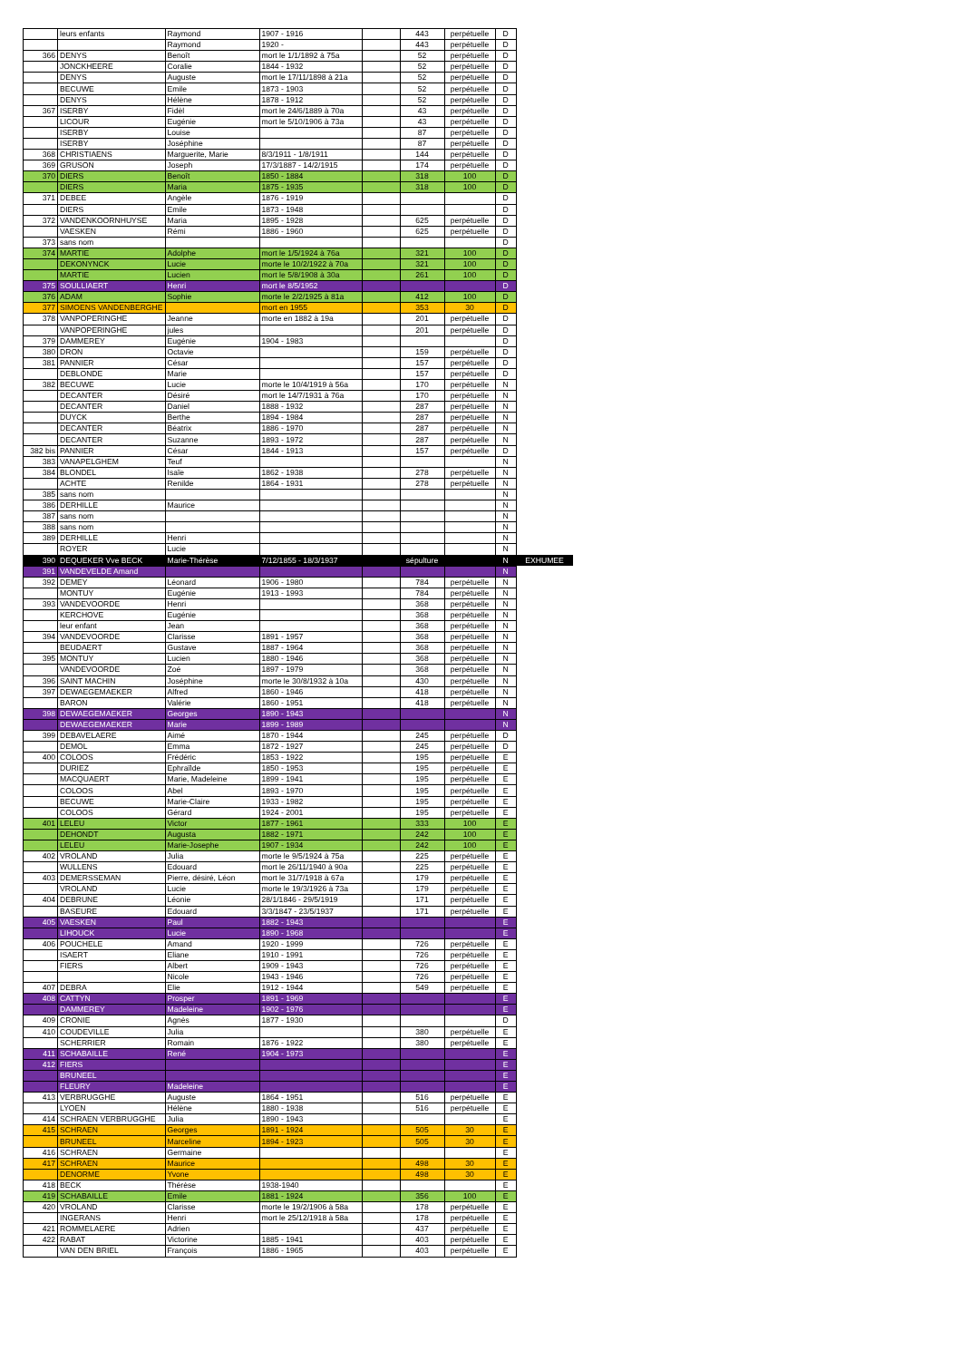| | leurs enfants | Raymond | 1907 - 1916 | | 443 | perpétuelle | D | |
| | | Raymond | 1920 - | | 443 | perpétuelle | D | |
| 366 | DENYS | Benoît | mort le 1/1/1892 à 75a | | 52 | perpétuelle | D | |
| | JONCKHEERE | Coralie | 1844 - 1932 | | 52 | perpétuelle | D | |
| | DENYS | Auguste | mort le 17/11/1898 à 21a | | 52 | perpétuelle | D | |
| | BECUWE | Emile | 1873 - 1903 | | 52 | perpétuelle | D | |
| | DENYS | Hélène | 1878 - 1912 | | 52 | perpétuelle | D | |
| 367 | ISERBY | Fidèl | mort le 24/6/1889 à 70a | | 43 | perpétuelle | D | |
| | LICOUR | Eugénie | mort le 5/10/1906 à 73a | | 43 | perpétuelle | D | |
| | ISERBY | Louise | | | 87 | perpétuelle | D | |
| | ISERBY | Joséphine | | | 87 | perpétuelle | D | |
| 368 | CHRISTIAENS | Marguerite, Marie | 8/3/1911 - 1/8/1911 | | 144 | perpétuelle | D | |
| 369 | GRUSON | Joseph | 17/3/1887 - 14/2/1915 | | 174 | perpétuelle | D | |
| 370 | DIERS | Benoît | 1850 - 1884 | | 318 | 100 | D | |
| | DIERS | Maria | 1875 - 1935 | | 318 | 100 | D | |
| 371 | DEBEE | Angèle | 1876 - 1919 | | | | D | |
| | DIERS | Emile | 1873 - 1948 | | | | D | |
| 372 | VANDENKOORNHUYSE | Maria | 1895 - 1928 | | 625 | perpétuelle | D | |
| | VAESKEN | Rémi | 1886 - 1960 | | 625 | perpétuelle | D | |
| 373 | sans nom | | | | | | D | |
| 374 | MARTIE | Adolphe | mort le 1/5/1924 à 76a | | 321 | 100 | D | |
| | DEKONYNCK | Lucie | morte le 10/2/1922 à 70a | | 321 | 100 | D | |
| | MARTIE | Lucien | mort le 5/8/1908 à 30a | | 261 | 100 | D | |
| 375 | SOULLIAERT | Henri | mort le 8/5/1952 | | | | D | |
| 376 | ADAM | Sophie | morte le 2/2/1925 à 81a | | 412 | 100 | D | |
| 377 | SIMOENS VANDENBERGHE | | mort en 1955 | | 353 | 30 | D | |
| 378 | VANPOPERINGHE | Jeanne | morte en 1882 à 19a | | 201 | perpétuelle | D | |
| | VANPOPERINGHE | jules | | | 201 | perpétuelle | D | |
| 379 | DAMMEREY | Eugénie | 1904 - 1983 | | | | D | |
| 380 | DRON | Octavie | | | 159 | perpétuelle | D | |
| 381 | PANNIER | César | | | 157 | perpétuelle | D | |
| | DEBLONDE | Marie | | | 157 | perpétuelle | D | |
| 382 | BECUWE | Lucie | morte le 10/4/1919 à 56a | | 170 | perpétuelle | N | |
| | DECANTER | Désiré | mort le 14/7/1931 à 76a | | 170 | perpétuelle | N | |
| | DECANTER | Daniel | 1888 - 1932 | | 287 | perpétuelle | N | |
| | DUYCK | Berthe | 1894 - 1984 | | 287 | perpétuelle | N | |
| | DECANTER | Béatrix | 1886 - 1970 | | 287 | perpétuelle | N | |
| | DECANTER | Suzanne | 1893 - 1972 | | 287 | perpétuelle | N | |
| 382 bis | PANNIER | César | 1844 - 1913 | | 157 | perpétuelle | D | |
| 383 | VANAPELGHEM | Teuf | | | | | N | |
| 384 | BLONDEL | Isaïe | 1862 - 1938 | | 278 | perpétuelle | N | |
| | ACHTE | Renilde | 1864 - 1931 | | 278 | perpétuelle | N | |
| 385 | sans nom | | | | | | N | |
| 386 | DERHILLE | Maurice | | | | | N | |
| 387 | sans nom | | | | | | N | |
| 388 | sans nom | | | | | | N | |
| 389 | DERHILLE | Henri | | | | | N | |
| | ROYER | Lucie | | | | | N | |
| 390 | DEQUEKER Vve BECK | Marie-Thérèse | 7/12/1855 - 18/3/1937 | | sépulture | | N | EXHUMEE |
| 391 | VANDEVELDE Amand | | | | | | N | |
| 392 | DEMEY | Léonard | 1906 - 1980 | | 784 | perpétuelle | N | |
| | MONTUY | Eugénie | 1913 - 1993 | | 784 | perpétuelle | N | |
| 393 | VANDEVOORDE | Henri | | | 368 | perpétuelle | N | |
| | KERCHOVE | Eugénie | | | 368 | perpétuelle | N | |
| | leur enfant | Jean | | | 368 | perpétuelle | N | |
| 394 | VANDEVOORDE | Clarisse | 1891 - 1957 | | 368 | perpétuelle | N | |
| | BEUDAERT | Gustave | 1887 - 1964 | | 368 | perpétuelle | N | |
| 395 | MONTUY | Lucien | 1880 - 1946 | | 368 | perpétuelle | N | |
| | VANDEVOORDE | Zoé | 1897 - 1979 | | 368 | perpétuelle | N | |
| 396 | SAINT MACHIN | Joséphine | morte le 30/8/1932 à 10a | | 430 | perpétuelle | N | |
| 397 | DEWAEGEMAEKER | Alfred | 1860 - 1946 | | 418 | perpétuelle | N | |
| | BARON | Valérie | 1860 - 1951 | | 418 | perpétuelle | N | |
| 398 | DEWAEGEMAEKER | Georges | 1890 - 1943 | | | | N | |
| | DEWAEGEMAEKER | Marie | 1899 - 1989 | | | | N | |
| 399 | DEBAVELAERE | Aimé | 1870 - 1944 | | 245 | perpétuelle | D | |
| | DEMOL | Emma | 1872 - 1927 | | 245 | perpétuelle | D | |
| 400 | COLOOS | Frédéric | 1853 - 1922 | | 195 | perpétuelle | E | |
| | DURIEZ | Ephraïlde | 1850 - 1953 | | 195 | perpétuelle | E | |
| | MACQUAERT | Marie, Madeleine | 1899 - 1941 | | 195 | perpétuelle | E | |
| | COLOOS | Abel | 1893 - 1970 | | 195 | perpétuelle | E | |
| | BECUWE | Marie-Claire | 1933 - 1982 | | 195 | perpétuelle | E | |
| | COLOOS | Gérard | 1924 - 2001 | | 195 | perpétuelle | E | |
| 401 | LELEU | Victor | 1877 - 1961 | | 333 | 100 | E | |
| | DEHONDT | Augusta | 1882 - 1971 | | 242 | 100 | E | |
| | LELEU | Marie-Josephe | 1907 - 1934 | | 242 | 100 | E | |
| 402 | VROLAND | Julia | morte le 9/5/1924 à 75a | | 225 | perpétuelle | E | |
| | WULLENS | Edouard | mort le 26/11/1940 à 90a | | 225 | perpétuelle | E | |
| 403 | DEMERSSEMAN | Pierre, désiré, Léon | mort le 31/7/1918 à 67a | | 179 | perpétuelle | E | |
| | VROLAND | Lucie | morte le 19/3/1926 à 73a | | 179 | perpétuelle | E | |
| 404 | DEBRUNE | Léonie | 28/1/1846 - 29/5/1919 | | 171 | perpétuelle | E | |
| | BASEURE | Edouard | 3/3/1847 - 23/5/1937 | | 171 | perpétuelle | E | |
| 405 | VAESKEN | Paul | 1882 - 1943 | | | | E | |
| | LIHOUCK | Lucie | 1890 - 1968 | | | | E | |
| 406 | POUCHELE | Amand | 1920 - 1999 | | 726 | perpétuelle | E | |
| | ISAERT | Eliane | 1910 - 1991 | | 726 | perpétuelle | E | |
| | FIERS | Albert | 1909 - 1943 | | 726 | perpétuelle | E | |
| | | Nicole | 1943 - 1946 | | 726 | perpétuelle | E | |
| 407 | DEBRA | Elie | 1912 - 1944 | | 549 | perpétuelle | E | |
| 408 | CATTYN | Prosper | 1891 - 1969 | | | | E | |
| | DAMMEREY | Madeleine | 1902 - 1976 | | | | E | |
| 409 | CRONIE | Agnès | 1877 - 1930 | | | | D | |
| 410 | COUDEVILLE | Julia | | | 380 | perpétuelle | E | |
| | SCHERRIER | Romain | 1876 - 1922 | | 380 | perpétuelle | E | |
| 411 | SCHABAILLE | René | 1904 - 1973 | | | | E | |
| 412 | FIERS | | | | | | E | |
| | BRUNEEL | | | | | | E | |
| | FLEURY | Madeleine | | | | | E | |
| 413 | VERBRUGGHE | Auguste | 1864 - 1951 | | 516 | perpétuelle | E | |
| | LYOEN | Hélène | 1880 - 1938 | | 516 | perpétuelle | E | |
| 414 | SCHRAEN VERBRUGGHE | Julia | 1890 - 1943 | | | | E | |
| 415 | SCHRAEN | Georges | 1891 - 1924 | | 505 | 30 | E | |
| | BRUNEEL | Marceline | 1894 - 1923 | | 505 | 30 | E | |
| 416 | SCHRAEN | Germaine | | | | | E | |
| 417 | SCHRAEN | Maurice | | | 498 | 30 | E | |
| | DENORME | Yvone | | | 498 | 30 | E | |
| 418 | BECK | Thérèse | 1938-1940 | | | | E | |
| 419 | SCHABAILLE | Emile | 1881 - 1924 | | 356 | 100 | E | |
| 420 | VROLAND | Clarisse | morte le 19/2/1906 à 58a | | 178 | perpétuelle | E | |
| | INGERANS | Henri | mort le 25/12/1918 à 58a | | 178 | perpétuelle | E | |
| 421 | ROMMELAERE | Adrien | | | 437 | perpétuelle | E | |
| 422 | RABAT | Victorine | 1885 - 1941 | | 403 | perpétuelle | E | |
| | VAN DEN BRIEL | François | 1886 - 1965 | | 403 | perpétuelle | E | |